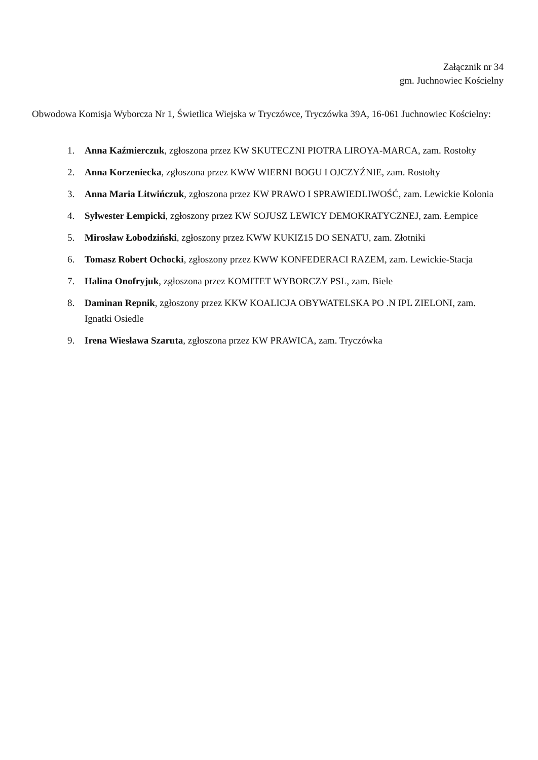Załącznik nr 34
gm. Juchnowiec Kościelny
Obwodowa Komisja Wyborcza Nr 1, Świetlica Wiejska w Tryczówce, Tryczówka 39A, 16-061 Juchnowiec Kościelny:
1. Anna Kaźmierczuk, zgłoszona przez KW SKUTECZNI PIOTRA LIROYA-MARCA, zam. Rostołty
2. Anna Korzeniecka, zgłoszona przez KWW WIERNI BOGU I OJCZYŹNIE, zam. Rostołty
3. Anna Maria Litwińczuk, zgłoszona przez KW PRAWO I SPRAWIEDLIWOŚĆ, zam. Lewickie Kolonia
4. Sylwester Łempicki, zgłoszony przez KW SOJUSZ LEWICY DEMOKRATYCZNEJ, zam. Łempice
5. Mirosław Łobodziński, zgłoszony przez KWW KUKIZ15 DO SENATU, zam. Złotniki
6. Tomasz Robert Ochocki, zgłoszony przez KWW KONFEDERACI RAZEM, zam. Lewickie-Stacja
7. Halina Onofryjuk, zgłoszona przez KOMITET WYBORCZY PSL, zam. Biele
8. Daminan Repnik, zgłoszony przez KKW KOALICJA OBYWATELSKA PO .N IPL ZIELONI, zam. Ignatki Osiedle
9. Irena Wiesława Szaruta, zgłoszona przez KW PRAWICA, zam. Tryczówka